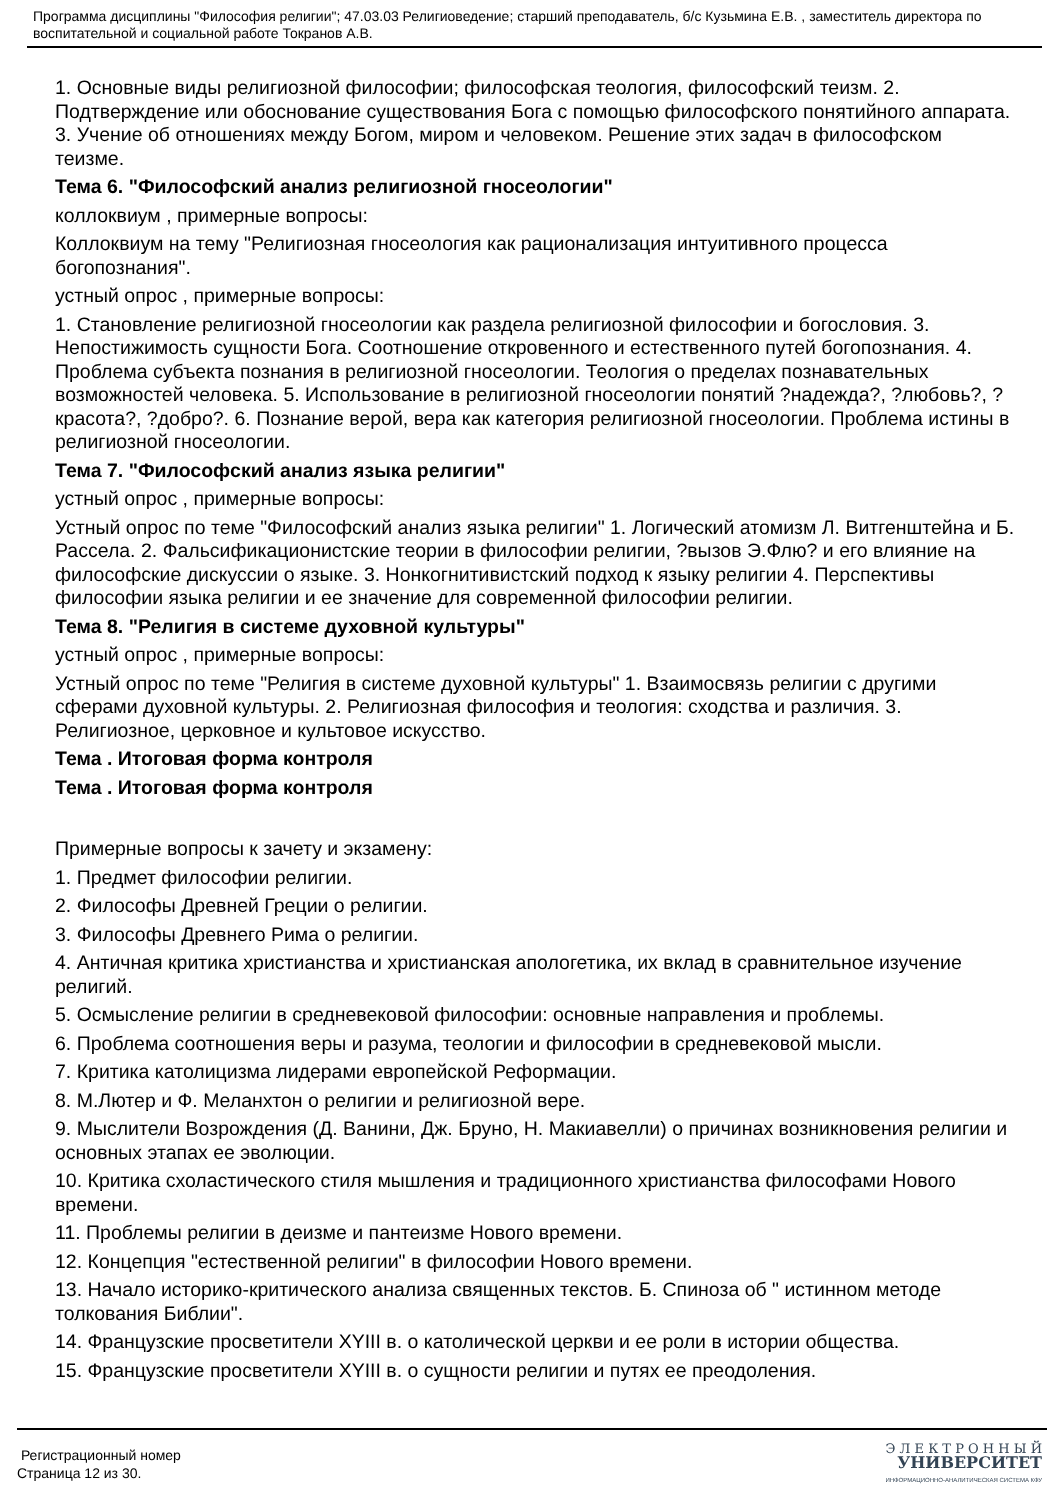Программа дисциплины "Философия религии"; 47.03.03 Религиоведение; старший преподаватель, б/с Кузьмина Е.В. , заместитель директора по воспитательной и социальной работе Токранов А.В.
1. Основные виды религиозной философии; философская теология, философский теизм. 2. Подтверждение или обоснование существования Бога с помощью философского понятийного аппарата. 3. Учение об отношениях между Богом, миром и человеком. Решение этих задач в философском теизме.
Тема 6. "Философский анализ религиозной гносеологии"
коллоквиум , примерные вопросы:
Коллоквиум на тему "Религиозная гносеология как рационализация интуитивного процесса богопознания".
устный опрос , примерные вопросы:
1. Становление религиозной гносеологии как раздела религиозной философии и богословия. 3. Непостижимость сущности Бога. Соотношение откровенного и естественного путей богопознания. 4. Проблема субъекта познания в религиозной гносеологии. Теология о пределах познавательных возможностей человека. 5. Использование в религиозной гносеологии понятий ?надежда?, ?любовь?, ?красота?, ?добро?. 6. Познание верой, вера как категория религиозной гносеологии. Проблема истины в религиозной гносеологии.
Тема 7. "Философский анализ языка религии"
устный опрос , примерные вопросы:
Устный опрос по теме "Философский анализ языка религии" 1. Логический атомизм Л. Витгенштейна и Б. Рассела. 2. Фальсификационистские теории в философии религии, ?вызов Э.Флю? и его влияние на философские дискуссии о языке. 3. Нонкогнитивистский подход к языку религии 4. Перспективы философии языка религии и ее значение для современной философии религии.
Тема 8. "Религия в системе духовной культуры"
устный опрос , примерные вопросы:
Устный опрос по теме "Религия в системе духовной культуры" 1. Взаимосвязь религии с другими сферами духовной культуры. 2. Религиозная философия и теология: сходства и различия. 3. Религиозное, церковное и культовое искусство.
Тема . Итоговая форма контроля
Тема . Итоговая форма контроля
Примерные вопросы к зачету и экзамену:
1. Предмет философии религии.
2. Философы Древней Греции о религии.
3. Философы Древнего Рима о религии.
4. Античная критика христианства и христианская апологетика, их вклад в сравнительное изучение религий.
5. Осмысление религии в средневековой философии: основные направления и проблемы.
6. Проблема соотношения веры и разума, теологии и философии в средневековой мысли.
7. Критика католицизма лидерами европейской Реформации.
8. М.Лютер и Ф. Меланхтон о религии и религиозной вере.
9. Мыслители Возрождения (Д. Ванини, Дж. Бруно, Н. Макиавелли) о причинах возникновения религии и основных этапах ее эволюции.
10. Критика схоластического стиля мышления и традиционного христианства философами Нового времени.
11. Проблемы религии в деизме и пантеизме Нового времени.
12. Концепция "естественной религии" в философии Нового времени.
13. Начало историко-критического анализа священных текстов. Б. Спиноза об " истинном методе толкования Библии".
14. Французские просветители XYIII в. о католической церкви и ее роли в истории общества.
15. Французские просветители XYIII в. о сущности религии и путях ее преодоления.
Регистрационный номер
Страница 12 из 30.
Э Л Е К Т Р О Н Н Ы Й
УНИВЕРСИТЕТ
ИНФОРМАЦИОННО-АНАЛИТИЧЕСКАЯ СИСТЕМА КФУ